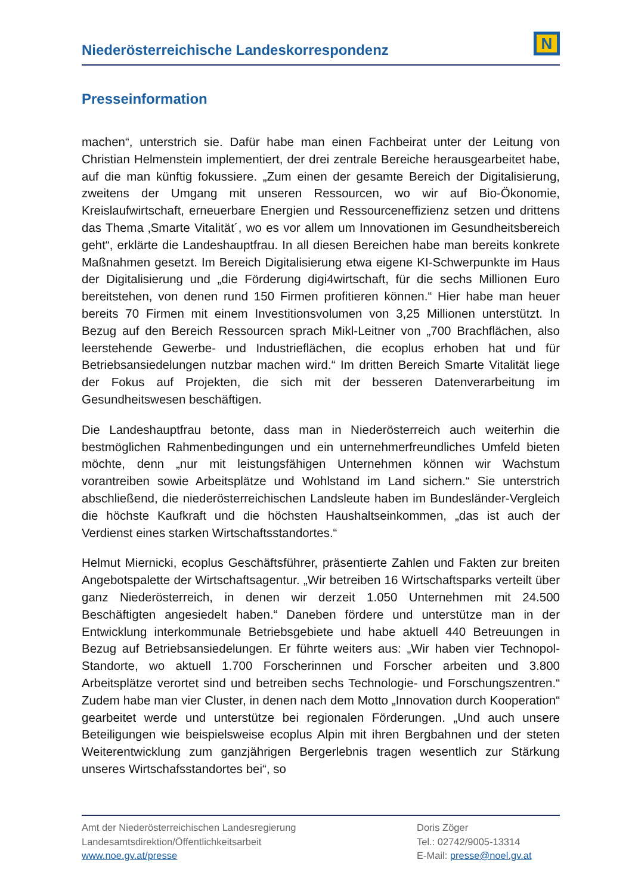Niederösterreichische Landeskorrespondenz
N
Presseinformation
machen“, unterstrich sie. Dafür habe man einen Fachbeirat unter der Leitung von Christian Helmenstein implementiert, der drei zentrale Bereiche herausgearbeitet habe, auf die man künftig fokussiere. „Zum einen der gesamte Bereich der Digitalisierung, zweitens der Umgang mit unseren Ressourcen, wo wir auf Bio-Ökonomie, Kreislaufwirtschaft, erneuerbare Energien und Ressourceneffizienz setzen und drittens das Thema ‚Smarte Vitalität´, wo es vor allem um Innovationen im Gesundheitsbereich geht“, erklärte die Landeshauptfrau. In all diesen Bereichen habe man bereits konkrete Maßnahmen gesetzt. Im Bereich Digitalisierung etwa eigene KI-Schwerpunkte im Haus der Digitalisierung und „die Förderung digi4wirtschaft, für die sechs Millionen Euro bereitstehen, von denen rund 150 Firmen profitieren können.“ Hier habe man heuer bereits 70 Firmen mit einem Investitionsvolumen von 3,25 Millionen unterstützt. In Bezug auf den Bereich Ressourcen sprach Mikl-Leitner von „700 Brachflächen, also leerstehende Gewerbe- und Industrieflächen, die ecoplus erhoben hat und für Betriebsansiedelungen nutzbar machen wird.“ Im dritten Bereich Smarte Vitalität liege der Fokus auf Projekten, die sich mit der besseren Datenverarbeitung im Gesundheitswesen beschäftigen.
Die Landeshauptfrau betonte, dass man in Niederösterreich auch weiterhin die bestmöglichen Rahmenbedingungen und ein unternehmerfreundliches Umfeld bieten möchte, denn „nur mit leistungsfähigen Unternehmen können wir Wachstum vorantreiben sowie Arbeitsplätze und Wohlstand im Land sichern.“ Sie unterstrich abschließend, die niederösterreichischen Landsleute haben im Bundesländer-Vergleich die höchste Kaufkraft und die höchsten Haushaltseinkommen, „das ist auch der Verdienst eines starken Wirtschaftsstandortes.“
Helmut Miernicki, ecoplus Geschäftsführer, präsentierte Zahlen und Fakten zur breiten Angebotspalette der Wirtschaftsagentur. „Wir betreiben 16 Wirtschaftsparks verteilt über ganz Niederösterreich, in denen wir derzeit 1.050 Unternehmen mit 24.500 Beschäftigten angesiedelt haben.“ Daneben fördere und unterstütze man in der Entwicklung interkommunale Betriebsgebiete und habe aktuell 440 Betreuungen in Bezug auf Betriebsansiedelungen. Er führte weiters aus: „Wir haben vier Technopol-Standorte, wo aktuell 1.700 Forscherinnen und Forscher arbeiten und 3.800 Arbeitsplätze verortet sind und betreiben sechs Technologie- und Forschungszentren.“ Zudem habe man vier Cluster, in denen nach dem Motto „Innovation durch Kooperation“ gearbeitet werde und unterstütze bei regionalen Förderungen. „Und auch unsere Beteiligungen wie beispielsweise ecoplus Alpin mit ihren Bergbahnen und der steten Weiterentwicklung zum ganzjährigen Bergerlebnis tragen wesentlich zur Stärkung unseres Wirtschafsstandortes bei“, so
Amt der Niederösterreichischen Landesregierung
Landesamtsdirektion/Öffentlichkeitsarbeit
www.noe.gv.at/presse
Doris Zöger
Tel.: 02742/9005-13314
E-Mail: presse@noel.gv.at